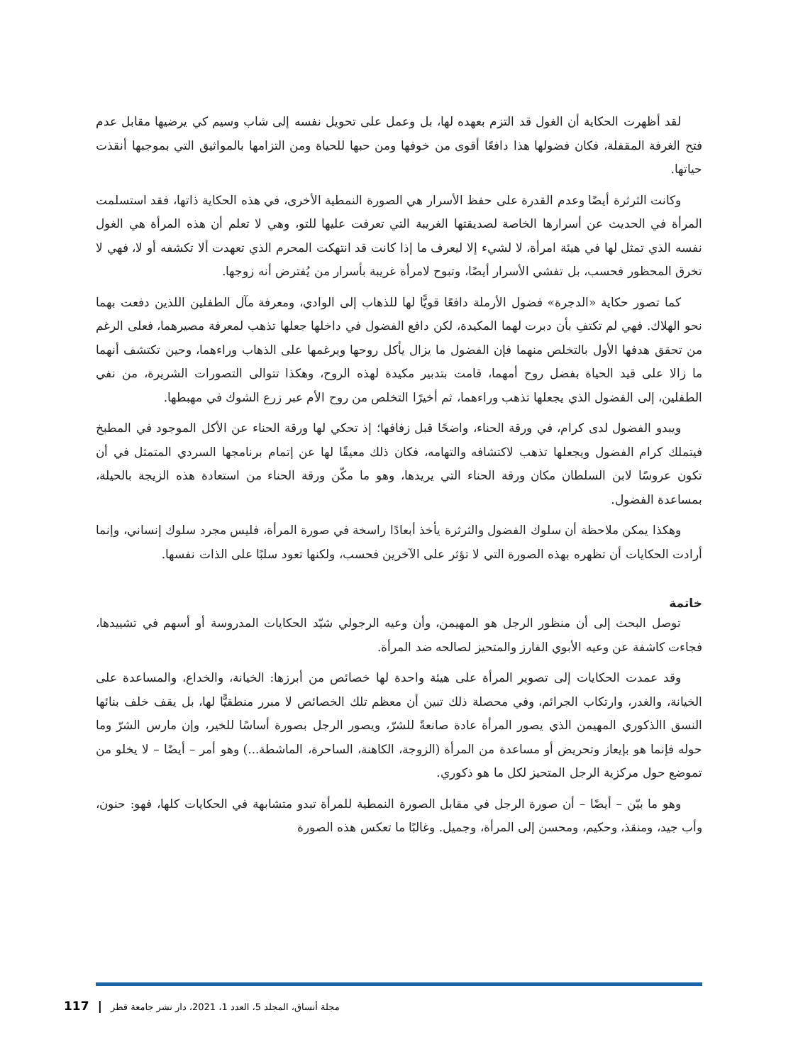لقد أظهرت الحكاية أن الغول قد التزم بعهده لها، بل وعمل على تحويل نفسه إلى شاب وسيم كي يرضيها مقابل عدم فتح الغرفة المقفلة، فكان فضولها هذا دافعًا أقوى من خوفها ومن حبها للحياة ومن التزامها بالمواثيق التي بموجبها أنقذت حياتها.
وكانت الثرثرة أيضًا وعدم القدرة على حفظ الأسرار هي الصورة النمطية الأخرى، في هذه الحكاية ذاتها، فقد استسلمت المرأة في الحديث عن أسرارها الخاصة لصديقتها الغريبة التي تعرفت عليها للتو، وهي لا تعلم أن هذه المرأة هي الغول نفسه الذي تمثل لها في هيئة امرأة، لا لشيء إلا ليعرف ما إذا كانت قد انتهكت المحرم الذي تعهدت ألا تكشفه أو لا، فهي لا تخرق المحظور فحسب، بل تفشي الأسرار أيضًا، وتبوح لامرأة غريبة بأسرار من يُفترض أنه زوجها.
كما تصور حكاية «الدجرة» فضول الأرملة دافعًا قويًّا لها للذهاب إلى الوادي، ومعرفة مآل الطفلين اللذين دفعت بهما نحو الهلاك. فهي لم تكتفِ بأن دبرت لهما المكيدة، لكن دافع الفضول في داخلها جعلها تذهب لمعرفة مصيرهما، فعلى الرغم من تحقق هدفها الأول بالتخلص منهما فإن الفضول ما يزال يأكل روحها ويرغمها على الذهاب وراءهما، وحين تكتشف أنهما ما زالا على قيد الحياة بفضل روح أمهما، قامت بتدبير مكيدة لهذه الروح، وهكذا تتوالى التصورات الشريرة، من نفي الطفلين، إلى الفضول الذي يجعلها تذهب وراءهما، ثم أخيرًا التخلص من روح الأم عبر زرع الشوك في مهبطها.
ويبدو الفضول لدى كرام، في ورقة الحناء، واضحًا قبل زفافها؛ إذ تحكي لها ورقة الحناء عن الأكل الموجود في المطبخ فيتملك كرام الفضول ويجعلها تذهب لاكتشافه والتهامه، فكان ذلك معيقًا لها عن إتمام برنامجها السردي المتمثل في أن تكون عروسًا لابن السلطان مكان ورقة الحناء التي يريدها، وهو ما مكّن ورقة الحناء من استعادة هذه الزيجة بالحيلة، بمساعدة الفضول.
وهكذا يمكن ملاحظة أن سلوك الفضول والثرثرة يأخذ أبعادًا راسخة في صورة المرأة، فليس مجرد سلوك إنساني، وإنما أرادت الحكايات أن تظهره بهذه الصورة التي لا تؤثر على الآخرين فحسب، ولكنها تعود سلبًا على الذات نفسها.
خاتمة
توصل البحث إلى أن منظور الرجل هو المهيمن، وأن وعيه الرجولي شيّد الحكايات المدروسة أو أسهم في تشييدها، فجاءت كاشفة عن وعيه الأبوي الفارز والمتحيز لصالحه ضد المرأة.
وقد عمدت الحكايات إلى تصوير المرأة على هيئة واحدة لها خصائص من أبرزها: الخيانة، والخداع، والمساعدة على الخيانة، والغدر، وارتكاب الجرائم، وفي محصلة ذلك تبين أن معظم تلك الخصائص لا مبرر منطقيًّا لها، بل يقف خلف بنائها النسق االذكوري المهيمن الذي يصور المرأة عادة صانعةً للشرّ، ويصور الرجل بصورة أساسًا للخير، وإن مارس الشرّ وما حوله فإنما هو بإيعاز وتحريض أو مساعدة من المرأة (الزوجة، الكاهنة، الساحرة، الماشطة...) وهو أمر – أيضًا – لا يخلو من تموضع حول مركزية الرجل المتحيز لكل ما هو ذكوري.
وهو ما بيّن – أيضًا – أن صورة الرجل في مقابل الصورة النمطية للمرأة تبدو متشابهة في الحكايات كلها، فهو: حنون، وأب جيد، ومنقذ، وحكيم، ومحسن إلى المرأة، وجميل. وغالبًا ما تعكس هذه الصورة
117 | مجلة أنساق، المجلد 5، العدد 1، 2021، دار نشر جامعة قطر